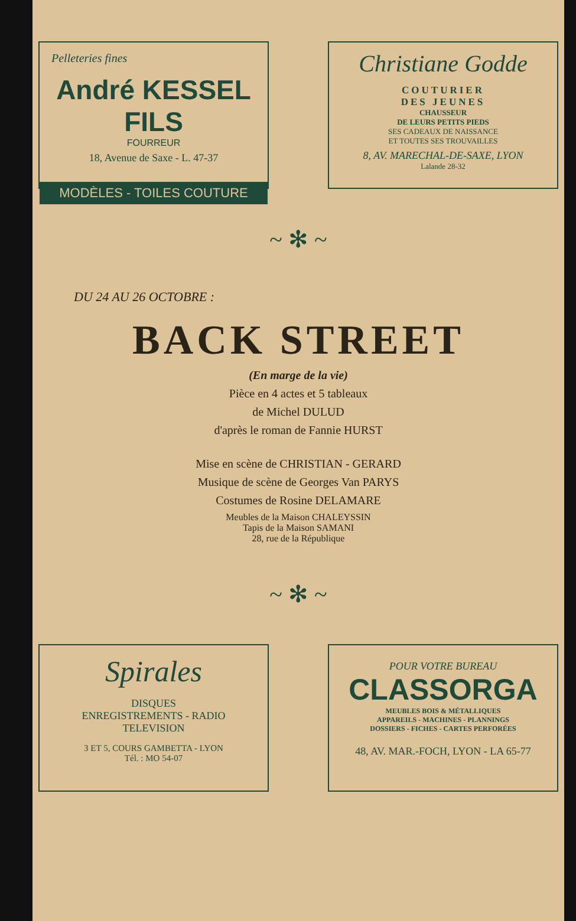Pelleteries fines
André KESSEL FILS
FOURREUR
18, Avenue de Saxe - L. 47-37
MODÈLES - TOILES COUTURE
Christiane Godde
COUTURIER
DES JEUNES
CHAUSSEUR
DE LEURS PETITS PIEDS
SES CADEAUX DE NAISSANCE
ET TOUTES SES TROUVAILLES
8, AV. MARECHAL-DE-SAXE, LYON
Lalande 28-32
~ ✻ ~
DU 24 AU 26 OCTOBRE :
BACK STREET
(En marge de la vie)
Pièce en 4 actes et 5 tableaux
de Michel DULUD
d'après le roman de Fannie HURST
Mise en scène de CHRISTIAN - GERARD
Musique de scène de Georges Van PARYS
Costumes de Rosine DELAMARE
Meubles de la Maison CHALEYSSIN
Tapis de la Maison SAMANI
28, rue de la République
~ ✻ ~
Spirales
DISQUES
ENREGISTREMENTS - RADIO
TELEVISION
3 ET 5, COURS GAMBETTA - LYON
Tél. : MO 54-07
POUR VOTRE BUREAU
CLASSORGA
MEUBLES BOIS & MÉTALLIQUES
APPAREILS - MACHINES - PLANNINGS
DOSSIERS - FICHES - CARTES PERFORÉES
48, AV. MAR.-FOCH, LYON - LA 65-77